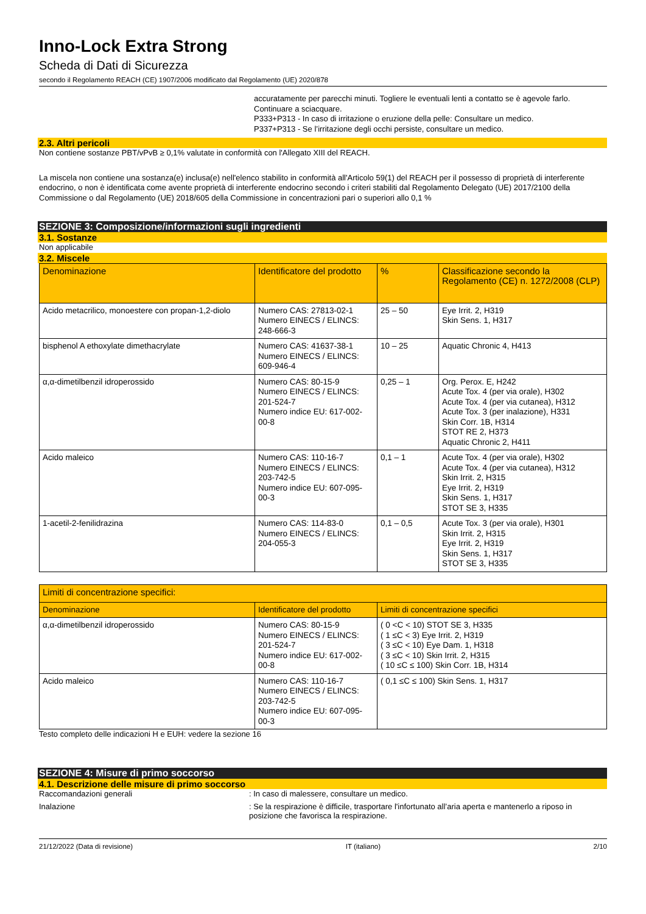Inno-Lock Extra Strong
Scheda di Dati di Sicurezza
secondo il Regolamento REACH (CE) 1907/2006 modificato dal Regolamento (UE) 2020/878
accuratamente per parecchi minuti. Togliere le eventuali lenti a contatto se è agevole farlo. Continuare a sciacquare.
P333+P313 - In caso di irritazione o eruzione della pelle: Consultare un medico.
P337+P313 - Se l’irritazione degli occhi persiste, consultare un medico.
2.3. Altri pericoli
Non contiene sostanze PBT/vPvB ≥ 0,1% valutate in conformità con l'Allegato XIII del REACH.
La miscela non contiene una sostanza(e) inclusa(e) nell'elenco stabilito in conformità all'Articolo 59(1) del REACH per il possesso di proprietà di interferente endocrino, o non è identificata come avente proprietà di interferente endocrino secondo i criteri stabiliti dal Regolamento Delegato (UE) 2017/2100 della Commissione o dal Regolamento (UE) 2018/605 della Commissione in concentrazioni pari o superiori allo 0,1 %
SEZIONE 3: Composizione/informazioni sugli ingredienti
3.1. Sostanze
Non applicabile
3.2. Miscele
| Denominazione | Identificatore del prodotto | % | Classificazione secondo la Regolamento (CE) n. 1272/2008 (CLP) |
| --- | --- | --- | --- |
| Acido metacrilico, monoestere con propan-1,2-diolo | Numero CAS: 27813-02-1 Numero EINECS / ELINCS: 248-666-3 | 25 – 50 | Eye Irrit. 2, H319 Skin Sens. 1, H317 |
| bisphenol A ethoxylate dimethacrylate | Numero CAS: 41637-38-1 Numero EINECS / ELINCS: 609-946-4 | 10 – 25 | Aquatic Chronic 4, H413 |
| α,α-dimetilbenzil idroperossido | Numero CAS: 80-15-9 Numero EINECS / ELINCS: 201-524-7 Numero indice EU: 617-002-00-8 | 0,25 – 1 | Org. Perox. E, H242 Acute Tox. 4 (per via orale), H302 Acute Tox. 4 (per via cutanea), H312 Acute Tox. 3 (per inalazione), H331 Skin Corr. 1B, H314 STOT RE 2, H373 Aquatic Chronic 2, H411 |
| Acido maleico | Numero CAS: 110-16-7 Numero EINECS / ELINCS: 203-742-5 Numero indice EU: 607-095-00-3 | 0,1 – 1 | Acute Tox. 4 (per via orale), H302 Acute Tox. 4 (per via cutanea), H312 Skin Irrit. 2, H315 Eye Irrit. 2, H319 Skin Sens. 1, H317 STOT SE 3, H335 |
| 1-acetil-2-fenilidrazina | Numero CAS: 114-83-0 Numero EINECS / ELINCS: 204-055-3 | 0,1 – 0,5 | Acute Tox. 3 (per via orale), H301 Skin Irrit. 2, H315 Eye Irrit. 2, H319 Skin Sens. 1, H317 STOT SE 3, H335 |
| Limiti di concentrazione specifici: | | |
| --- | --- | --- |
| Denominazione | Identificatore del prodotto | Limiti di concentrazione specifici |
| α,α-dimetilbenzil idroperossido | Numero CAS: 80-15-9 Numero EINECS / ELINCS: 201-524-7 Numero indice EU: 617-002-00-8 | ( 0 <C < 10) STOT SE 3, H335 ( 1 ≤C < 3) Eye Irrit. 2, H319 ( 3 ≤C < 10) Eye Dam. 1, H318 ( 3 ≤C < 10) Skin Irrit. 2, H315 ( 10 ≤C ≤ 100) Skin Corr. 1B, H314 |
| Acido maleico | Numero CAS: 110-16-7 Numero EINECS / ELINCS: 203-742-5 Numero indice EU: 607-095-00-3 | ( 0,1 ≤C ≤ 100) Skin Sens. 1, H317 |
Testo completo delle indicazioni H e EUH: vedere la sezione 16
SEZIONE 4: Misure di primo soccorso
4.1. Descrizione delle misure di primo soccorso
Raccomandazioni generali : In caso di malessere, consultare un medico.
Inalazione : Se la respirazione è difficile, trasportare l'infortunato all’aria aperta e mantenerlo a riposo in posizione che favorisca la respirazione.
21/12/2022 (Data di revisione) IT (italiano) 2/10